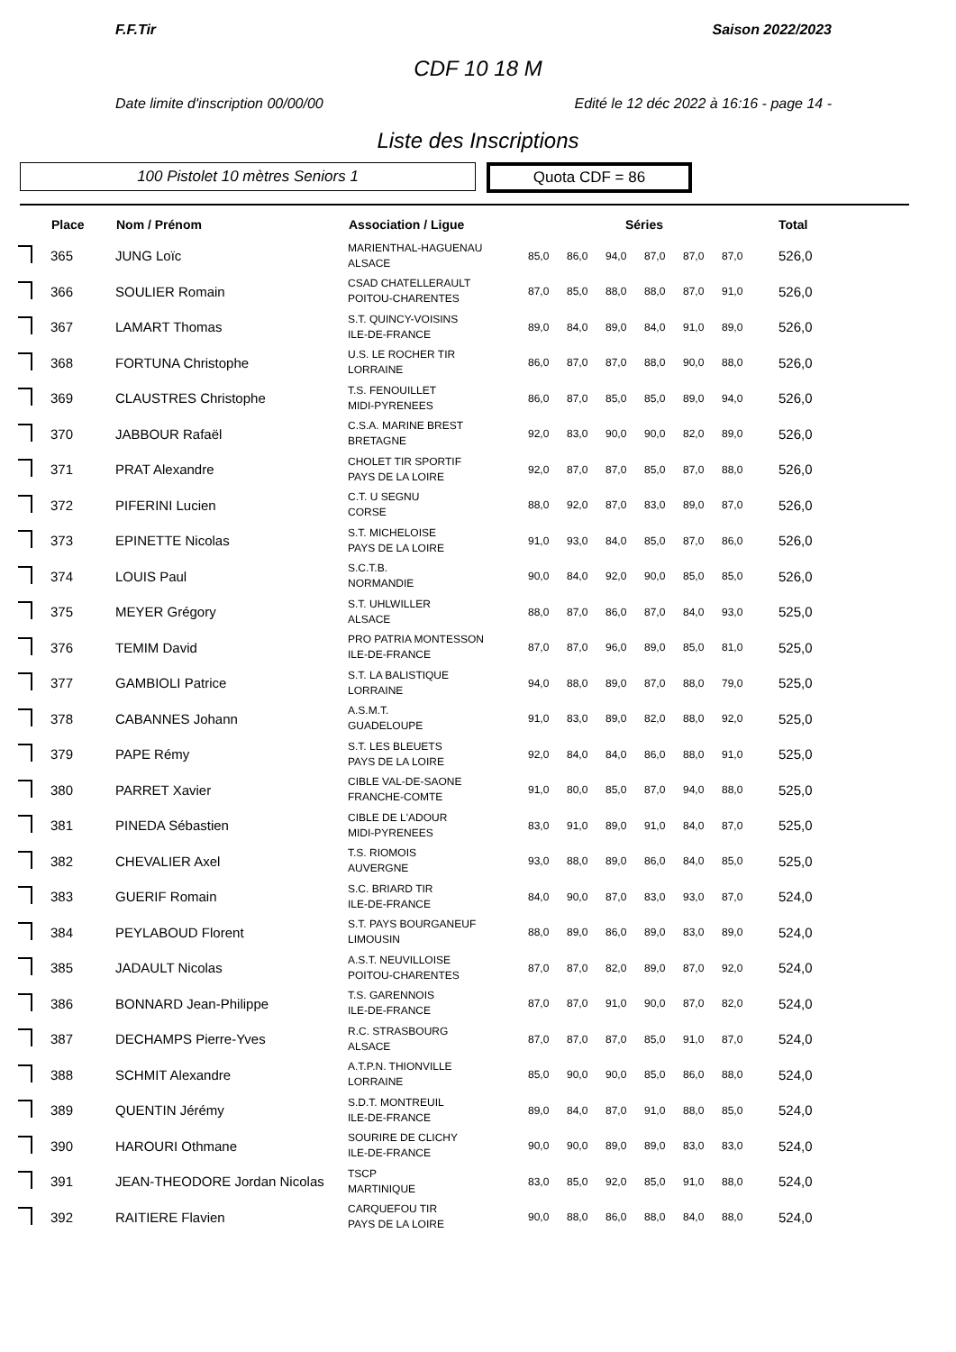F.F.Tir Saison 2022/2023
CDF 10 18 M
Date limite d'inscription 00/00/00 Edité le 12 déc 2022 à 16:16 - page 14 -
Liste des Inscriptions
100 Pistolet 10 mètres Seniors 1
Quota CDF = 86
| | Place | Nom / Prénom | Association / Ligue | Séries | | | | | | Total |
| --- | --- | --- | --- | --- | --- | --- | --- | --- | --- | --- |
| | 365 | JUNG Loïc | MARIENTHAL-HAGUENAU ALSACE | 85,0 | 86,0 | 94,0 | 87,0 | 87,0 | 87,0 | 526,0 |
| | 366 | SOULIER Romain | CSAD CHATELLERAULT POITOU-CHARENTES | 87,0 | 85,0 | 88,0 | 88,0 | 87,0 | 91,0 | 526,0 |
| | 367 | LAMART Thomas | S.T. QUINCY-VOISINS ILE-DE-FRANCE | 89,0 | 84,0 | 89,0 | 84,0 | 91,0 | 89,0 | 526,0 |
| | 368 | FORTUNA Christophe | U.S. LE ROCHER TIR LORRAINE | 86,0 | 87,0 | 87,0 | 88,0 | 90,0 | 88,0 | 526,0 |
| | 369 | CLAUSTRES Christophe | T.S. FENOUILLET MIDI-PYRENEES | 86,0 | 87,0 | 85,0 | 85,0 | 89,0 | 94,0 | 526,0 |
| | 370 | JABBOUR Rafaël | C.S.A. MARINE BREST BRETAGNE | 92,0 | 83,0 | 90,0 | 90,0 | 82,0 | 89,0 | 526,0 |
| | 371 | PRAT Alexandre | CHOLET TIR SPORTIF PAYS DE LA LOIRE | 92,0 | 87,0 | 87,0 | 85,0 | 87,0 | 88,0 | 526,0 |
| | 372 | PIFERINI Lucien | C.T. U SEGNU CORSE | 88,0 | 92,0 | 87,0 | 83,0 | 89,0 | 87,0 | 526,0 |
| | 373 | EPINETTE Nicolas | S.T. MICHELOISE PAYS DE LA LOIRE | 91,0 | 93,0 | 84,0 | 85,0 | 87,0 | 86,0 | 526,0 |
| | 374 | LOUIS Paul | S.C.T.B. NORMANDIE | 90,0 | 84,0 | 92,0 | 90,0 | 85,0 | 85,0 | 526,0 |
| | 375 | MEYER Grégory | S.T. UHLWILLER ALSACE | 88,0 | 87,0 | 86,0 | 87,0 | 84,0 | 93,0 | 525,0 |
| | 376 | TEMIM David | PRO PATRIA MONTESSON ILE-DE-FRANCE | 87,0 | 87,0 | 96,0 | 89,0 | 85,0 | 81,0 | 525,0 |
| | 377 | GAMBIOLI Patrice | S.T. LA BALISTIQUE LORRAINE | 94,0 | 88,0 | 89,0 | 87,0 | 88,0 | 79,0 | 525,0 |
| | 378 | CABANNES Johann | A.S.M.T. GUADELOUPE | 91,0 | 83,0 | 89,0 | 82,0 | 88,0 | 92,0 | 525,0 |
| | 379 | PAPE Rémy | S.T. LES BLEUETS PAYS DE LA LOIRE | 92,0 | 84,0 | 84,0 | 86,0 | 88,0 | 91,0 | 525,0 |
| | 380 | PARRET Xavier | CIBLE VAL-DE-SAONE FRANCHE-COMTE | 91,0 | 80,0 | 85,0 | 87,0 | 94,0 | 88,0 | 525,0 |
| | 381 | PINEDA Sébastien | CIBLE DE L'ADOUR MIDI-PYRENEES | 83,0 | 91,0 | 89,0 | 91,0 | 84,0 | 87,0 | 525,0 |
| | 382 | CHEVALIER Axel | T.S. RIOMOIS AUVERGNE | 93,0 | 88,0 | 89,0 | 86,0 | 84,0 | 85,0 | 525,0 |
| | 383 | GUERIF Romain | S.C. BRIARD TIR ILE-DE-FRANCE | 84,0 | 90,0 | 87,0 | 83,0 | 93,0 | 87,0 | 524,0 |
| | 384 | PEYLABOUD Florent | S.T. PAYS BOURGANEUF LIMOUSIN | 88,0 | 89,0 | 86,0 | 89,0 | 83,0 | 89,0 | 524,0 |
| | 385 | JADAULT Nicolas | A.S.T. NEUVILLOISE POITOU-CHARENTES | 87,0 | 87,0 | 82,0 | 89,0 | 87,0 | 92,0 | 524,0 |
| | 386 | BONNARD Jean-Philippe | T.S. GARENNOIS ILE-DE-FRANCE | 87,0 | 87,0 | 91,0 | 90,0 | 87,0 | 82,0 | 524,0 |
| | 387 | DECHAMPS Pierre-Yves | R.C. STRASBOURG ALSACE | 87,0 | 87,0 | 87,0 | 85,0 | 91,0 | 87,0 | 524,0 |
| | 388 | SCHMIT Alexandre | A.T.P.N. THIONVILLE LORRAINE | 85,0 | 90,0 | 90,0 | 85,0 | 86,0 | 88,0 | 524,0 |
| | 389 | QUENTIN Jérémy | S.D.T. MONTREUIL ILE-DE-FRANCE | 89,0 | 84,0 | 87,0 | 91,0 | 88,0 | 85,0 | 524,0 |
| | 390 | HAROURI Othmane | SOURIRE DE CLICHY ILE-DE-FRANCE | 90,0 | 90,0 | 89,0 | 89,0 | 83,0 | 83,0 | 524,0 |
| | 391 | JEAN-THEODORE Jordan Nicolas | TSCP MARTINIQUE | 83,0 | 85,0 | 92,0 | 85,0 | 91,0 | 88,0 | 524,0 |
| | 392 | RAITIERE Flavien | CARQUEFOU TIR PAYS DE LA LOIRE | 90,0 | 88,0 | 86,0 | 88,0 | 84,0 | 88,0 | 524,0 |